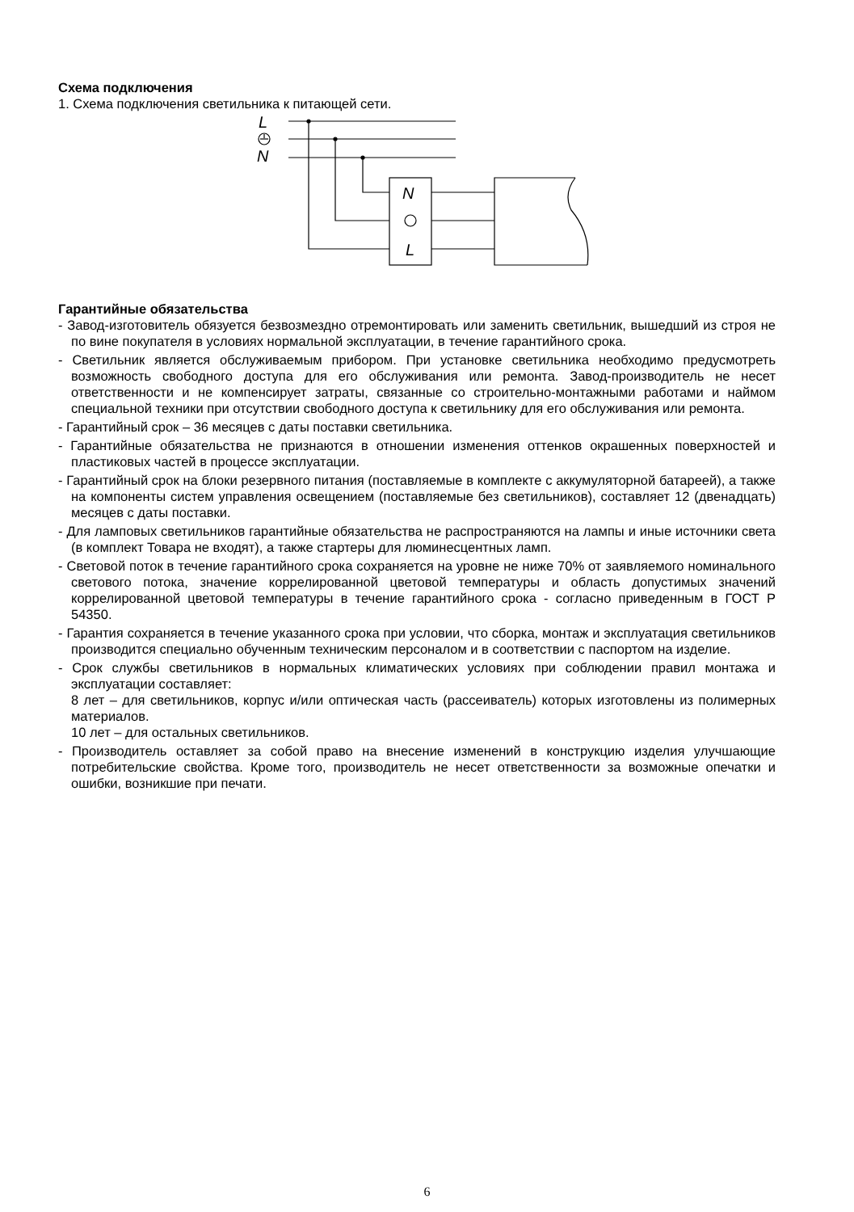Схема подключения
1. Схема подключения светильника к питающей сети.
L
N
N
L
Гарантийные обязательства
- Завод-изготовитель обязуется безвозмездно отремонтировать или заменить светильник, вышедший из строя не по вине покупателя в условиях нормальной эксплуатации, в течение гарантийного срока.
- Светильник является обслуживаемым прибором. При установке светильника необходимо предусмотреть возможность свободного доступа для его обслуживания или ремонта. Завод-производитель не несет ответственности и не компенсирует затраты, связанные со строительно-монтажными работами и наймом специальной техники при отсутствии свободного доступа к светильнику для его обслуживания или ремонта.
- Гарантийный срок – 36 месяцев с даты поставки светильника.
- Гарантийные обязательства не признаются в отношении изменения оттенков окрашенных поверхностей и пластиковых частей в процессе эксплуатации.
- Гарантийный срок на блоки резервного питания (поставляемые в комплекте с аккумуляторной батареей), а также на компоненты систем управления освещением (поставляемые без светильников), составляет 12 (двенадцать) месяцев с даты поставки.
- Для ламповых светильников гарантийные обязательства не распространяются на лампы и иные источники света (в комплект Товара не входят), а также стартеры для люминесцентных ламп.
- Световой поток в течение гарантийного срока сохраняется на уровне не ниже 70% от заявляемого номинального светового потока, значение коррелированной цветовой температуры и область допустимых значений коррелированной цветовой температуры в течение гарантийного срока - согласно приведенным в ГОСТ Р 54350.
- Гарантия сохраняется в течение указанного срока при условии, что сборка, монтаж и эксплуатация светильников производится специально обученным техническим персоналом и в соответствии с паспортом на изделие.
- Срок службы светильников в нормальных климатических условиях при соблюдении правил монтажа и эксплуатации составляет:
8 лет – для светильников, корпус и/или оптическая часть (рассеиватель) которых изготовлены из полимерных материалов.
10 лет – для остальных светильников.
- Производитель оставляет за собой право на внесение изменений в конструкцию изделия улучшающие потребительские свойства. Кроме того, производитель не несет ответственности за возможные опечатки и ошибки, возникшие при печати.
6